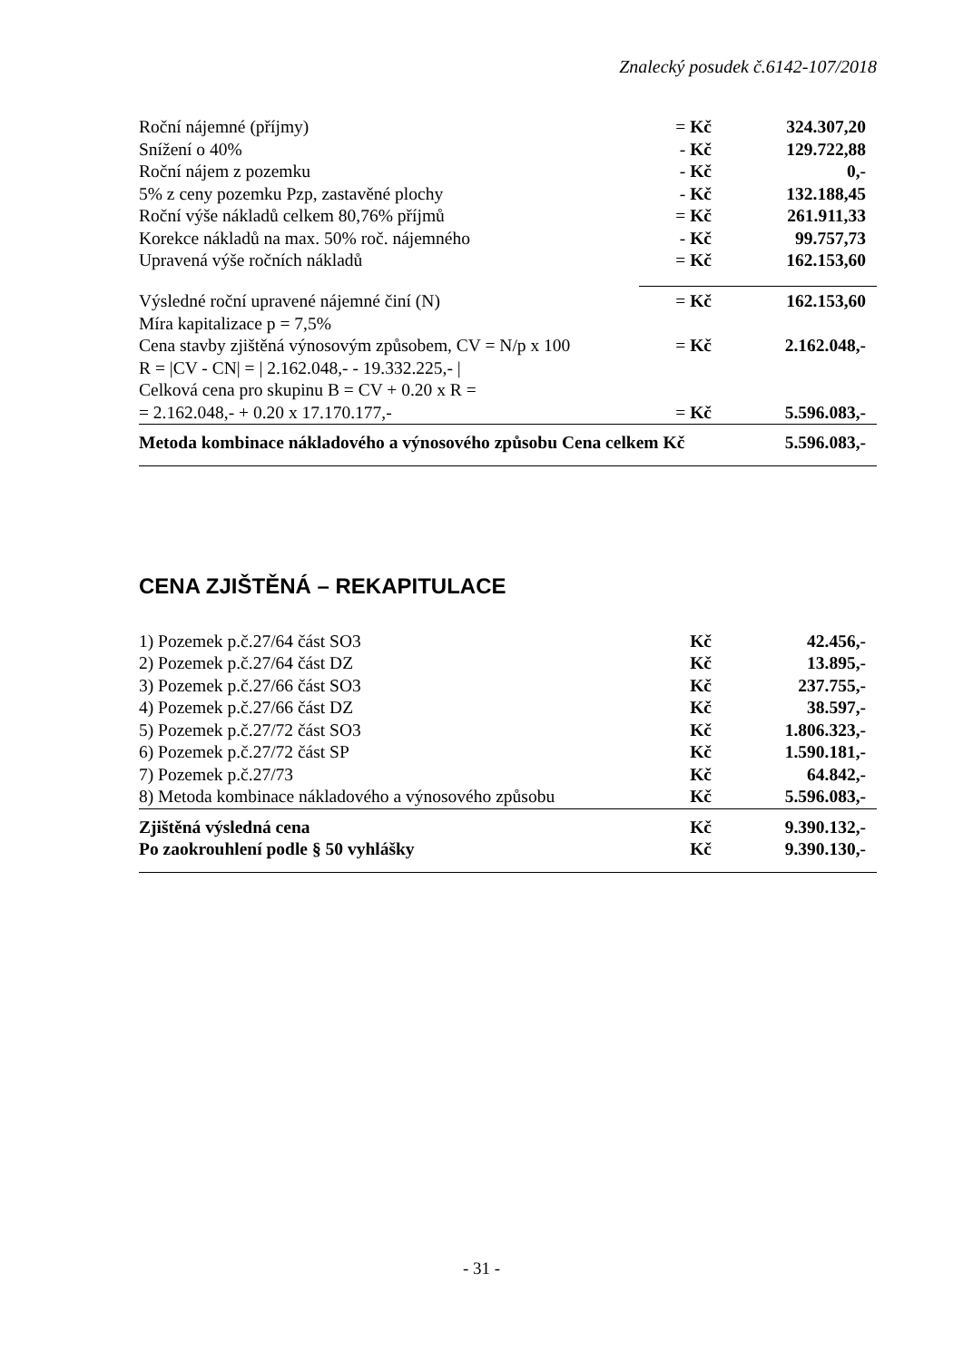Znalecký posudek č.6142-107/2018
| Roční nájemné (příjmy) | = Kč | 324.307,20 |
| Snížení o 40% | - Kč | 129.722,88 |
| Roční nájem z pozemku | - Kč | 0,- |
| 5% z ceny pozemku Pzp, zastavěné plochy | - Kč | 132.188,45 |
| Roční výše nákladů celkem 80,76% příjmů | = Kč | 261.911,33 |
| Korekce nákladů na max. 50% roč. nájemného | - Kč | 99.757,73 |
| Upravená výše ročních nákladů | = Kč | 162.153,60 |
| Výsledné roční upravené nájemné činí (N) | = Kč | 162.153,60 |
| Míra kapitalizace p = 7,5% | | |
| Cena stavby zjištěná výnosovým způsobem, CV = N/p x 100 | = Kč | 2.162.048,- |
| R = /CV - CN/ = / 2.162.048,- - 19.332.225,- / | | |
| Celková cena pro skupinu B = CV + 0.20 x R = | | |
| = 2.162.048,- + 0.20 x 17.170.177,- | = Kč | 5.596.083,- |
| Metoda kombinace nákladového a výnosového způsobu Cena celkem Kč | | 5.596.083,- |
CENA ZJIŠTĚNÁ – REKAPITULACE
| 1) Pozemek p.č.27/64 část SO3 | Kč | 42.456,- |
| 2) Pozemek p.č.27/64 část DZ | Kč | 13.895,- |
| 3) Pozemek p.č.27/66 část SO3 | Kč | 237.755,- |
| 4) Pozemek p.č.27/66 část DZ | Kč | 38.597,- |
| 5) Pozemek p.č.27/72 část SO3 | Kč | 1.806.323,- |
| 6) Pozemek p.č.27/72 část SP | Kč | 1.590.181,- |
| 7) Pozemek p.č.27/73 | Kč | 64.842,- |
| 8) Metoda kombinace nákladového a výnosového způsobu | Kč | 5.596.083,- |
| Zjištěná výsledná cena | Kč | 9.390.132,- |
| Po zaokrouhlení podle § 50 vyhlášky | Kč | 9.390.130,- |
- 31 -